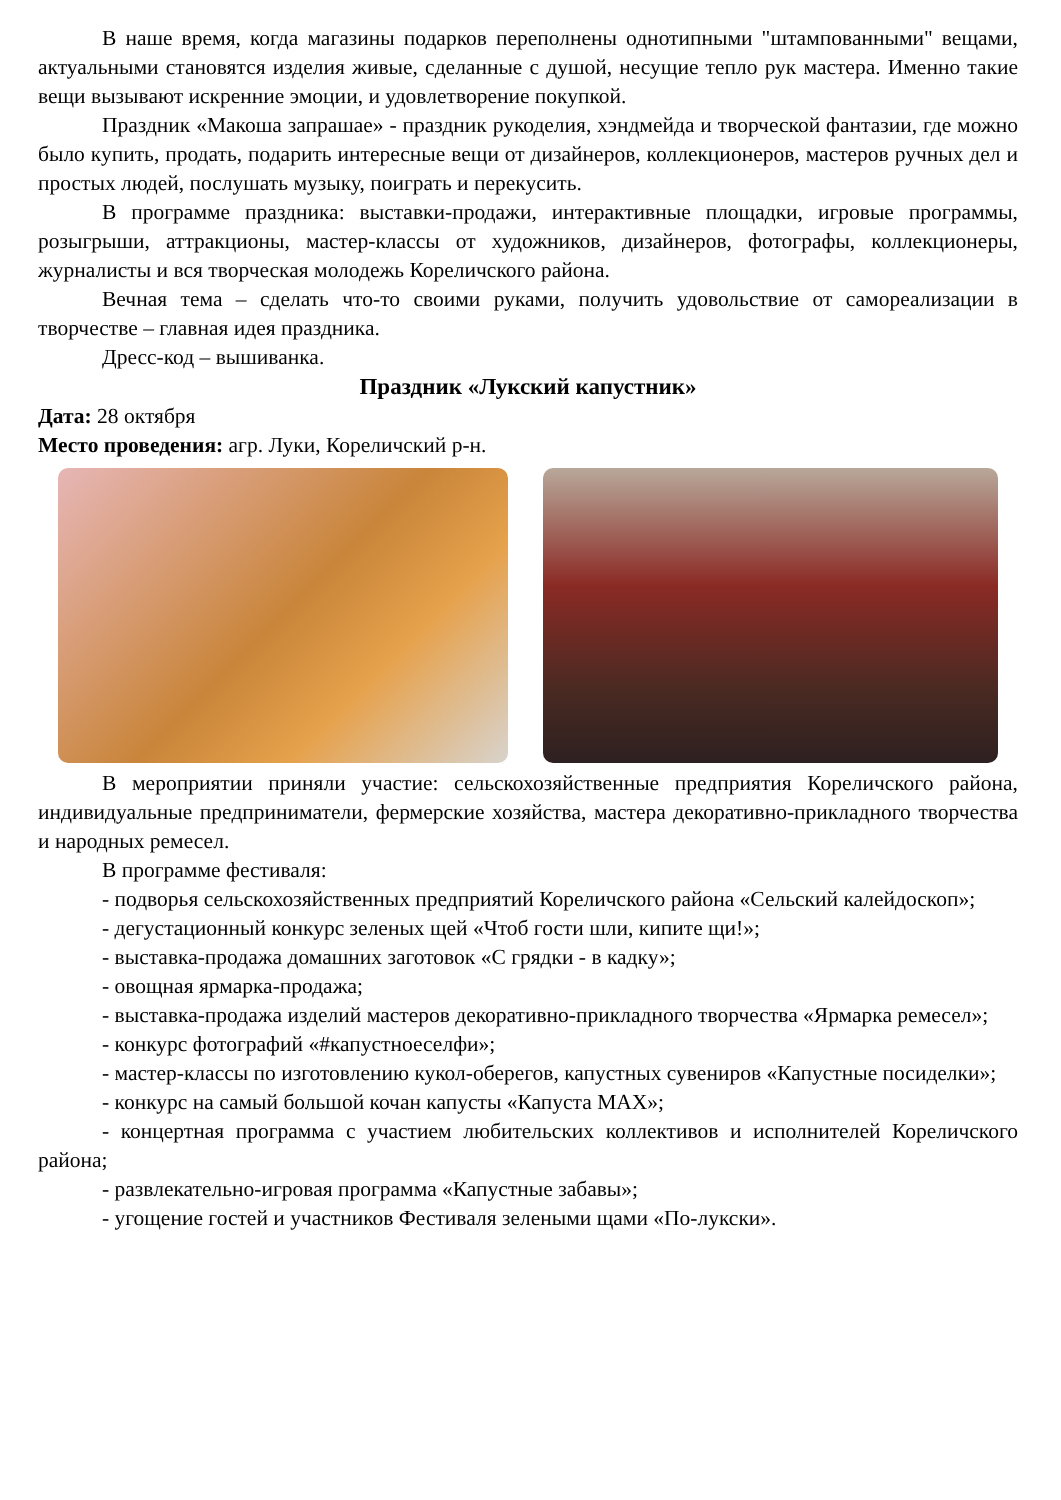В наше время, когда магазины подарков переполнены однотипными "штампованными" вещами, актуальными становятся изделия живые, сделанные с душой, несущие тепло рук мастера. Именно такие вещи вызывают искренние эмоции, и удовлетворение покупкой.
Праздник «Макоша запрашае» - праздник рукоделия, хэндмейда и творческой фантазии, где можно было купить, продать, подарить интересные вещи от дизайнеров, коллекционеров, мастеров ручных дел и простых людей, послушать музыку, поиграть и перекусить.
В программе праздника: выставки-продажи, интерактивные площадки, игровые программы, розыгрыши, аттракционы, мастер-классы от художников, дизайнеров, фотографы, коллекционеры, журналисты и вся творческая молодежь Кореличского района.
Вечная тема – сделать что-то своими руками, получить удовольствие от самореализации в творчестве – главная идея праздника.
Дресс-код – вышиванка.
Праздник «Лукский капустник»
Дата: 28 октября
Место проведения: агр. Луки, Кореличский р-н.
В мероприятии приняли участие: сельскохозяйственные предприятия Кореличского района, индивидуальные предприниматели, фермерские хозяйства, мастера декоративно-прикладного творчества и народных ремесел.
В программе фестиваля:
- подворья сельскохозяйственных предприятий Кореличского района «Сельский калейдоскоп»;
- дегустационный конкурс зеленых щей «Чтоб гости шли, кипите щи!»;
- выставка-продажа домашних заготовок «С грядки - в кадку»;
- овощная ярмарка-продажа;
- выставка-продажа изделий мастеров декоративно-прикладного творчества «Ярмарка ремесел»;
- конкурс фотографий «#капустноеселфи»;
- мастер-классы по изготовлению кукол-оберегов, капустных сувениров «Капустные посиделки»;
- конкурс на самый большой кочан капусты «Капуста MAX»;
- концертная программа с участием любительских коллективов и исполнителей Кореличского района;
- развлекательно-игровая программа «Капустные забавы»;
- угощение гостей и участников Фестиваля зелеными щами «По-лукски».